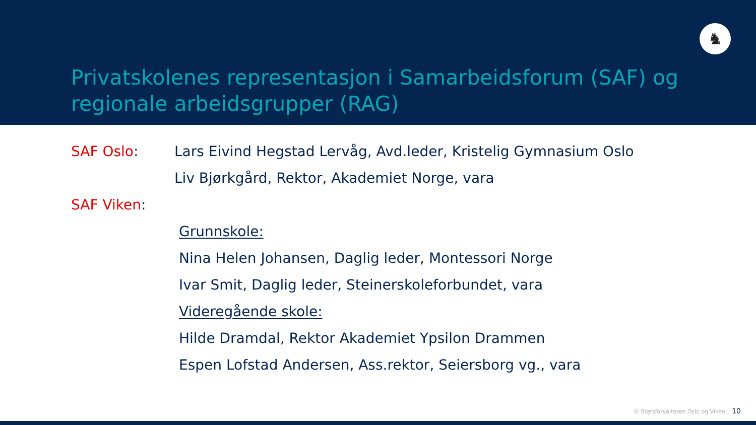♞
Privatskolenes representasjon i Samarbeidsforum (SAF) og regionale arbeidsgrupper (RAG)
SAF Oslo: Lars Eivind Hegstad Lervåg, Avd.leder, Kristelig Gymnasium Oslo
Liv Bjørkgård, Rektor, Akademiet Norge, vara
SAF Viken:
Grunnskole:
Nina Helen Johansen, Daglig leder, Montessori Norge
Ivar Smit, Daglig leder, Steinerskoleforbundet, vara
Videregående skole:
Hilde Dramdal, Rektor Akademiet Ypsilon Drammen
Espen Lofstad Andersen, Ass.rektor, Seiersborg vg., vara
© Statsforvalteren Oslo og Viken 10